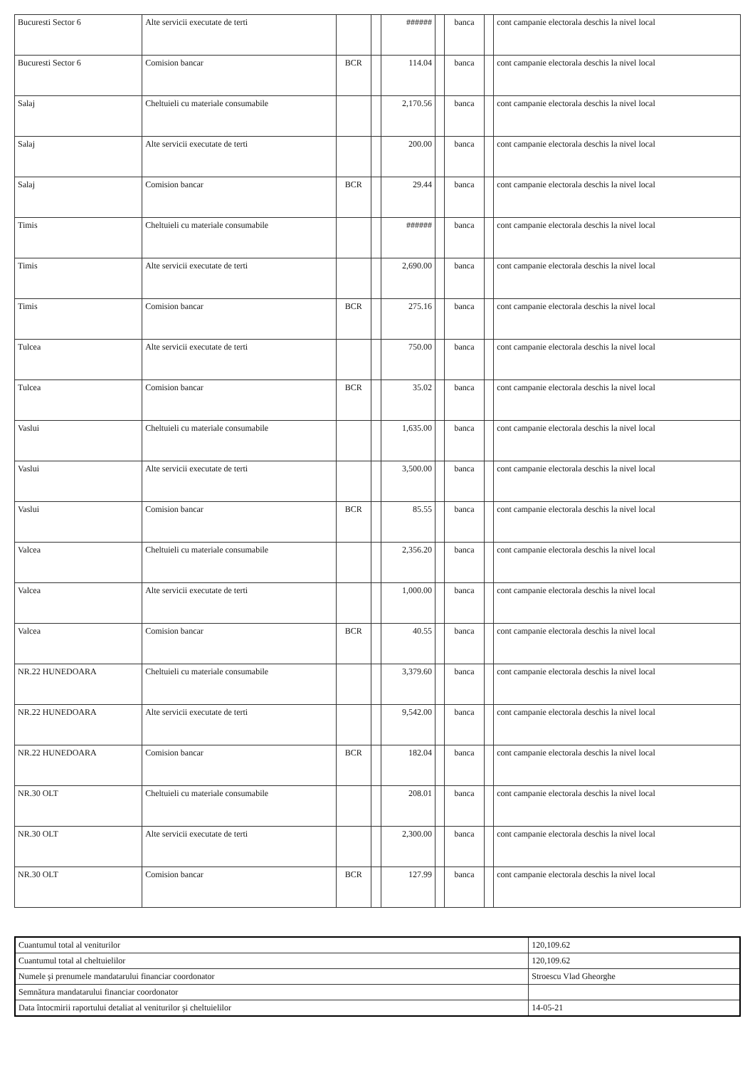| Bucuresti Sector 6 | Alte servicii executate de terti | | | ###### | | banca | | cont campanie electorala deschis la nivel local |
| Bucuresti Sector 6 | Comision bancar | BCR | | 114.04 | | banca | | cont campanie electorala deschis la nivel local |
| Salaj | Cheltuieli cu materiale consumabile | | | 2,170.56 | | banca | | cont campanie electorala deschis la nivel local |
| Salaj | Alte servicii executate de terti | | | 200.00 | | banca | | cont campanie electorala deschis la nivel local |
| Salaj | Comision bancar | BCR | | 29.44 | | banca | | cont campanie electorala deschis la nivel local |
| Timis | Cheltuieli cu materiale consumabile | | | ###### | | banca | | cont campanie electorala deschis la nivel local |
| Timis | Alte servicii executate de terti | | | 2,690.00 | | banca | | cont campanie electorala deschis la nivel local |
| Timis | Comision bancar | BCR | | 275.16 | | banca | | cont campanie electorala deschis la nivel local |
| Tulcea | Alte servicii executate de terti | | | 750.00 | | banca | | cont campanie electorala deschis la nivel local |
| Tulcea | Comision bancar | BCR | | 35.02 | | banca | | cont campanie electorala deschis la nivel local |
| Vaslui | Cheltuieli cu materiale consumabile | | | 1,635.00 | | banca | | cont campanie electorala deschis la nivel local |
| Vaslui | Alte servicii executate de terti | | | 3,500.00 | | banca | | cont campanie electorala deschis la nivel local |
| Vaslui | Comision bancar | BCR | | 85.55 | | banca | | cont campanie electorala deschis la nivel local |
| Valcea | Cheltuieli cu materiale consumabile | | | 2,356.20 | | banca | | cont campanie electorala deschis la nivel local |
| Valcea | Alte servicii executate de terti | | | 1,000.00 | | banca | | cont campanie electorala deschis la nivel local |
| Valcea | Comision bancar | BCR | | 40.55 | | banca | | cont campanie electorala deschis la nivel local |
| NR.22 HUNEDOARA | Cheltuieli cu materiale consumabile | | | 3,379.60 | | banca | | cont campanie electorala deschis la nivel local |
| NR.22 HUNEDOARA | Alte servicii executate de terti | | | 9,542.00 | | banca | | cont campanie electorala deschis la nivel local |
| NR.22 HUNEDOARA | Comision bancar | BCR | | 182.04 | | banca | | cont campanie electorala deschis la nivel local |
| NR.30 OLT | Cheltuieli cu materiale consumabile | | | 208.01 | | banca | | cont campanie electorala deschis la nivel local |
| NR.30 OLT | Alte servicii executate de terti | | | 2,300.00 | | banca | | cont campanie electorala deschis la nivel local |
| NR.30 OLT | Comision bancar | BCR | | 127.99 | | banca | | cont campanie electorala deschis la nivel local |
| Cuantumul total al veniturilor | 120,109.62 |
| Cuantumul total al cheltuielilor | 120,109.62 |
| Numele şi prenumele mandatarului financiar coordonator | Stroescu Vlad Gheorghe |
| Semnătura mandatarului financiar coordonator | |
| Data întocmirii raportului detaliat al veniturilor şi cheltuielilor | 14-05-21 |